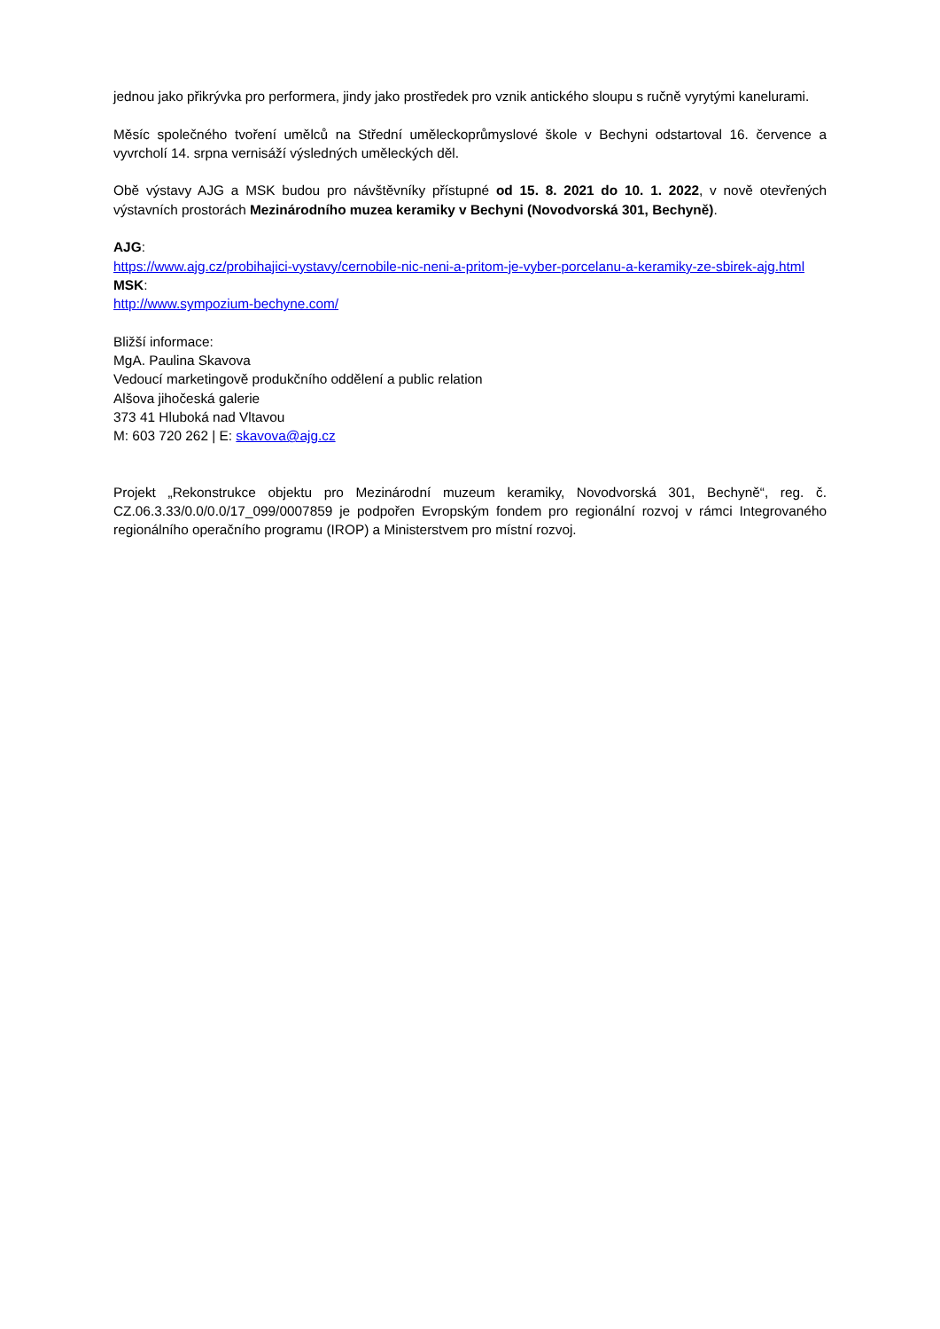jednou jako přikrývka pro performera, jindy jako prostředek pro vznik antického sloupu s ručně vyrytými kanelurami.
Měsíc společného tvoření umělců na Střední uměleckoprůmyslové škole v Bechyni odstartoval 16. července a vyvrcholí 14. srpna vernisáží výsledných uměleckých děl.
Obě výstavy AJG a MSK budou pro návštěvníky přístupné od 15. 8. 2021 do 10. 1. 2022, v nově otevřených výstavních prostorách Mezinárodního muzea keramiky v Bechyni (Novodvorská 301, Bechyně).
AJG:
https://www.ajg.cz/probihajici-vystavy/cernobile-nic-neni-a-pritom-je-vyber-porcelanu-a-keramiky-ze-sbirek-ajg.html
MSK:
http://www.sympozium-bechyne.com/
Bližší informace:
MgA. Paulina Skavova
Vedoucí marketingově produkčního oddělení a public relation
Alšova jihočeská galerie
373 41 Hluboká nad Vltavou
M: 603 720 262 | E: skavova@ajg.cz
Projekt „Rekonstrukce objektu pro Mezinárodní muzeum keramiky, Novodvorská 301, Bechyně“, reg. č. CZ.06.3.33/0.0/0.0/17_099/0007859 je podpořen Evropským fondem pro regionální rozvoj v rámci Integrovaného regionálního operačního programu (IROP) a Ministerstvem pro místní rozvoj.